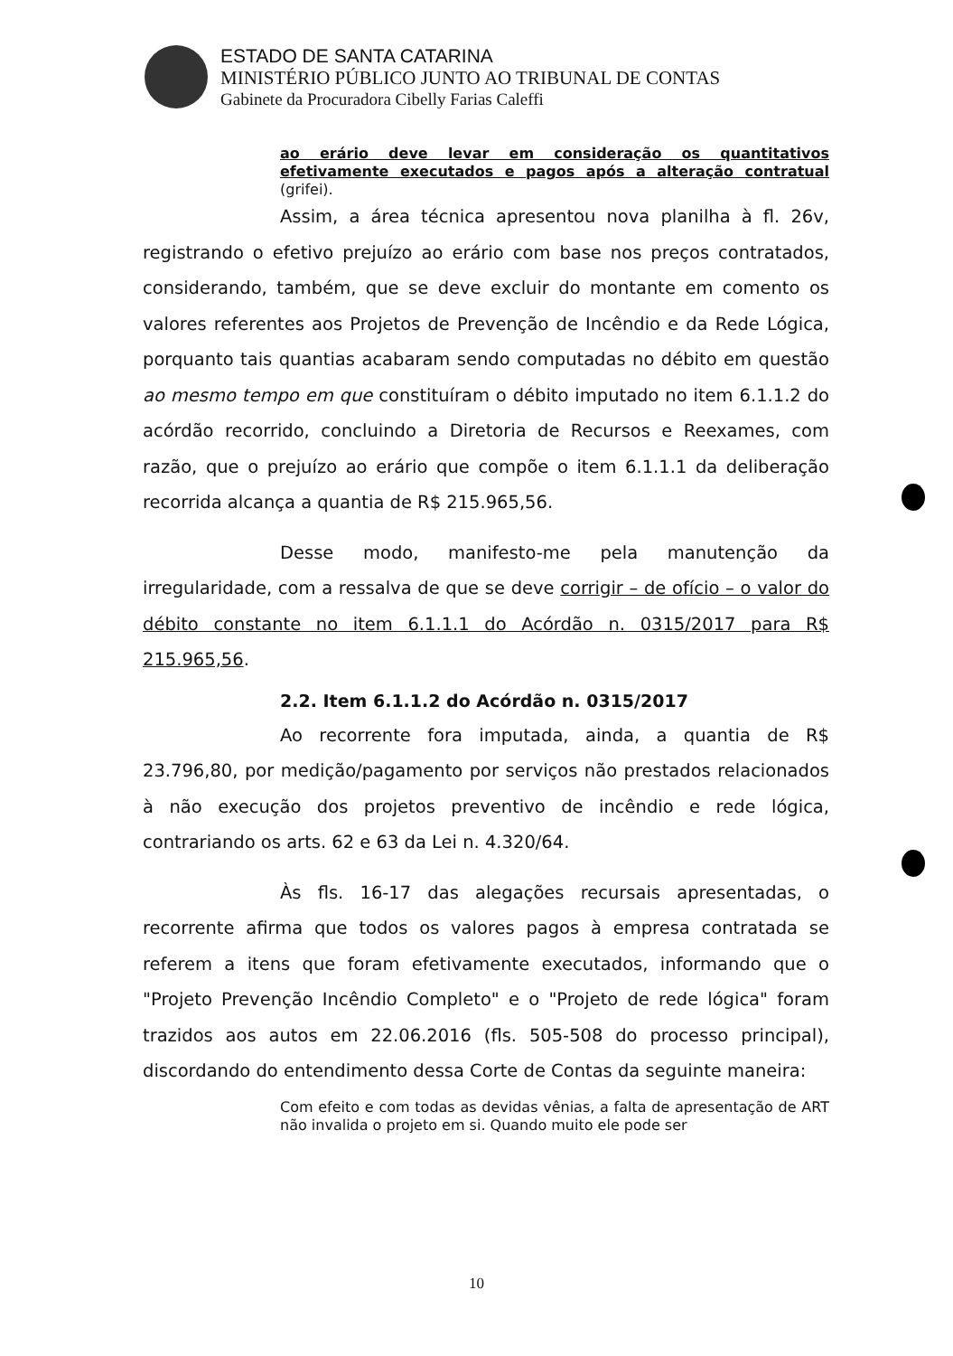ESTADO DE SANTA CATARINA
MINISTÉRIO PÚBLICO JUNTO AO TRIBUNAL DE CONTAS
Gabinete da Procuradora Cibelly Farias Caleffi
ao erário deve levar em consideração os quantitativos efetivamente executados e pagos após a alteração contratual (grifei).
Assim, a área técnica apresentou nova planilha à fl. 26v, registrando o efetivo prejuízo ao erário com base nos preços contratados, considerando, também, que se deve excluir do montante em comento os valores referentes aos Projetos de Prevenção de Incêndio e da Rede Lógica, porquanto tais quantias acabaram sendo computadas no débito em questão ao mesmo tempo em que constituíram o débito imputado no item 6.1.1.2 do acórdão recorrido, concluindo a Diretoria de Recursos e Reexames, com razão, que o prejuízo ao erário que compõe o item 6.1.1.1 da deliberação recorrida alcança a quantia de R$ 215.965,56.
Desse modo, manifesto-me pela manutenção da irregularidade, com a ressalva de que se deve corrigir – de ofício – o valor do débito constante no item 6.1.1.1 do Acórdão n. 0315/2017 para R$ 215.965,56.
2.2. Item 6.1.1.2 do Acórdão n. 0315/2017
Ao recorrente fora imputada, ainda, a quantia de R$ 23.796,80, por medição/pagamento por serviços não prestados relacionados à não execução dos projetos preventivo de incêndio e rede lógica, contrariando os arts. 62 e 63 da Lei n. 4.320/64.
Às fls. 16-17 das alegações recursais apresentadas, o recorrente afirma que todos os valores pagos à empresa contratada se referem a itens que foram efetivamente executados, informando que o "Projeto Prevenção Incêndio Completo" e o "Projeto de rede lógica" foram trazidos aos autos em 22.06.2016 (fls. 505-508 do processo principal), discordando do entendimento dessa Corte de Contas da seguinte maneira:
Com efeito e com todas as devidas vênias, a falta de apresentação de ART não invalida o projeto em si. Quando muito ele pode ser
10